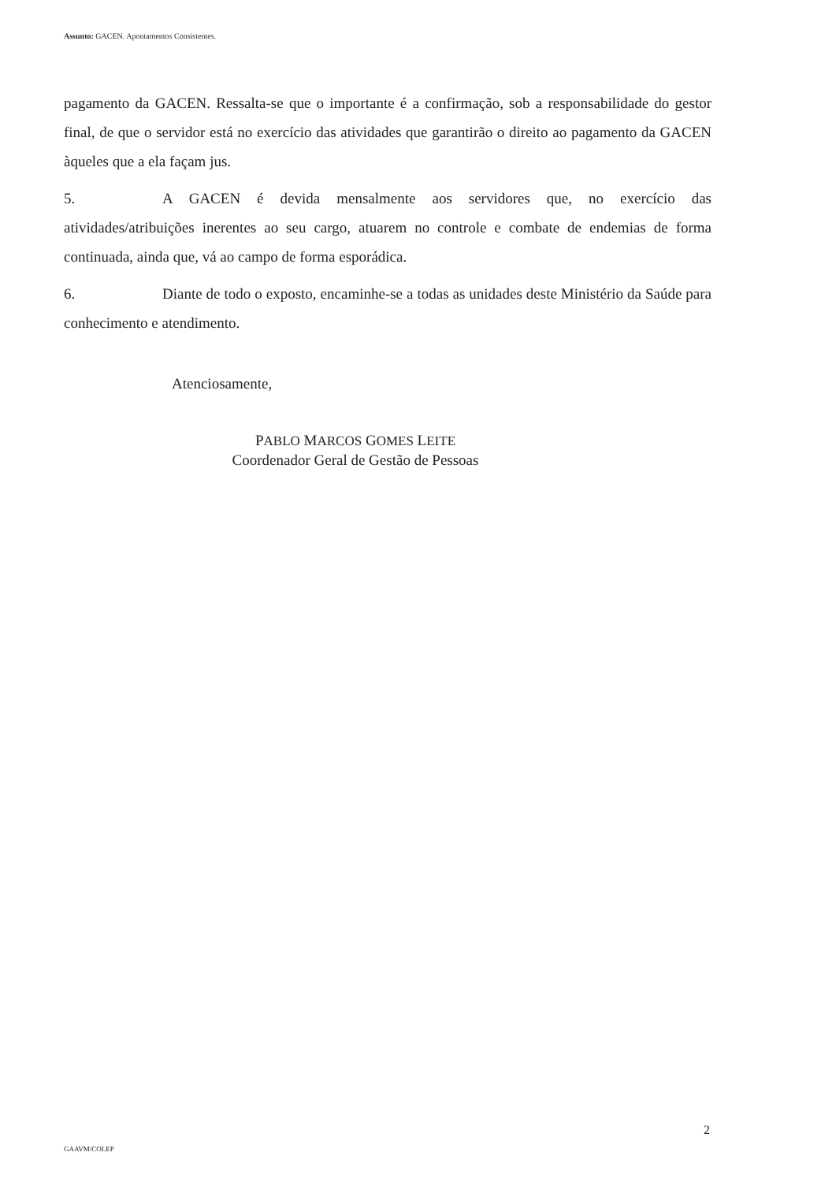Assunto: GACEN. Apontamentos Consistentes.
pagamento da GACEN. Ressalta-se que o importante é a confirmação, sob a responsabilidade do gestor final, de que o servidor está no exercício das atividades que garantirão o direito ao pagamento da GACEN àqueles que a ela façam jus.
5. A GACEN é devida mensalmente aos servidores que, no exercício das atividades/atribuições inerentes ao seu cargo, atuarem no controle e combate de endemias de forma continuada, ainda que, vá ao campo de forma esporádica.
6. Diante de todo o exposto, encaminhe-se a todas as unidades deste Ministério da Saúde para conhecimento e atendimento.
Atenciosamente,
PABLO MARCOS GOMES LEITE
Coordenador Geral de Gestão de Pessoas
2
GAAVM/COLEP